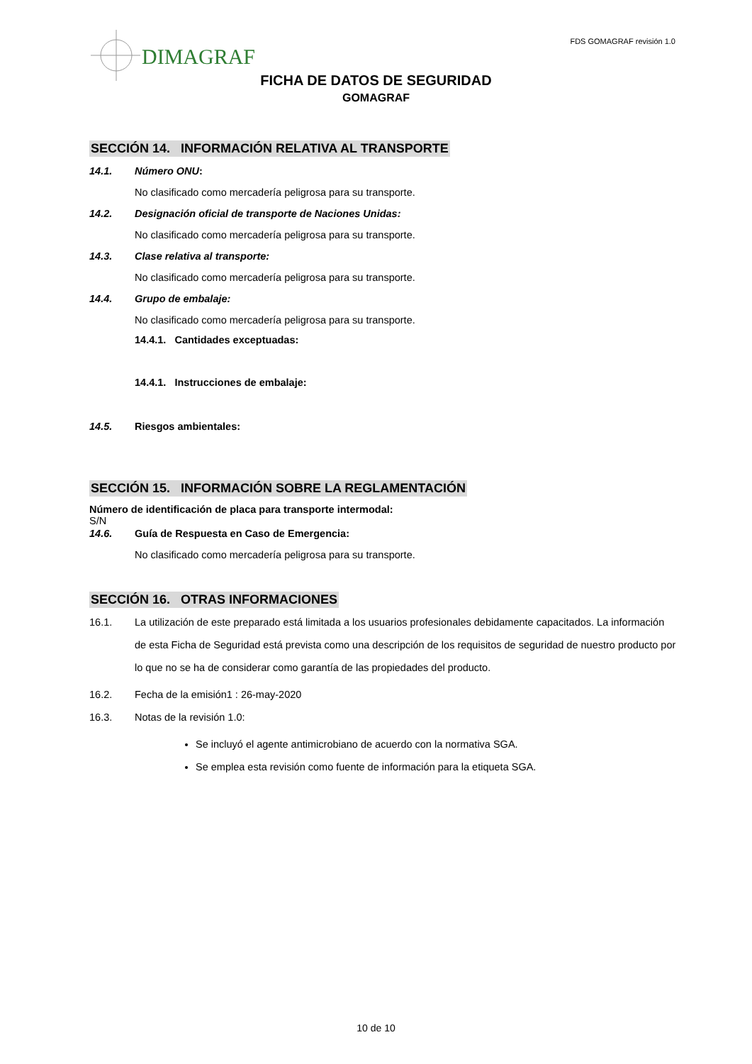FDS GOMAGRAF revisión 1.0
DIMAGRAF
FICHA DE DATOS DE SEGURIDAD
GOMAGRAF
SECCIÓN 14. INFORMACIÓN RELATIVA AL TRANSPORTE
14.1. Número ONU:
No clasificado como mercadería peligrosa para su transporte.
14.2. Designación oficial de transporte de Naciones Unidas:
No clasificado como mercadería peligrosa para su transporte.
14.3. Clase relativa al transporte:
No clasificado como mercadería peligrosa para su transporte.
14.4. Grupo de embalaje:
No clasificado como mercadería peligrosa para su transporte.
14.4.1. Cantidades exceptuadas:
14.4.1. Instrucciones de embalaje:
14.5. Riesgos ambientales:
SECCIÓN 15. INFORMACIÓN SOBRE LA REGLAMENTACIÓN
Número de identificación de placa para transporte intermodal:
S/N
14.6. Guía de Respuesta en Caso de Emergencia:
No clasificado como mercadería peligrosa para su transporte.
SECCIÓN 16. OTRAS INFORMACIONES
16.1. La utilización de este preparado está limitada a los usuarios profesionales debidamente capacitados. La información de esta Ficha de Seguridad está prevista como una descripción de los requisitos de seguridad de nuestro producto por lo que no se ha de considerar como garantía de las propiedades del producto.
16.2. Fecha de la emisión1 : 26-may-2020
16.3. Notas de la revisión 1.0:
Se incluyó el agente antimicrobiano de acuerdo con la normativa SGA.
Se emplea esta revisión como fuente de información para la etiqueta SGA.
10 de 10